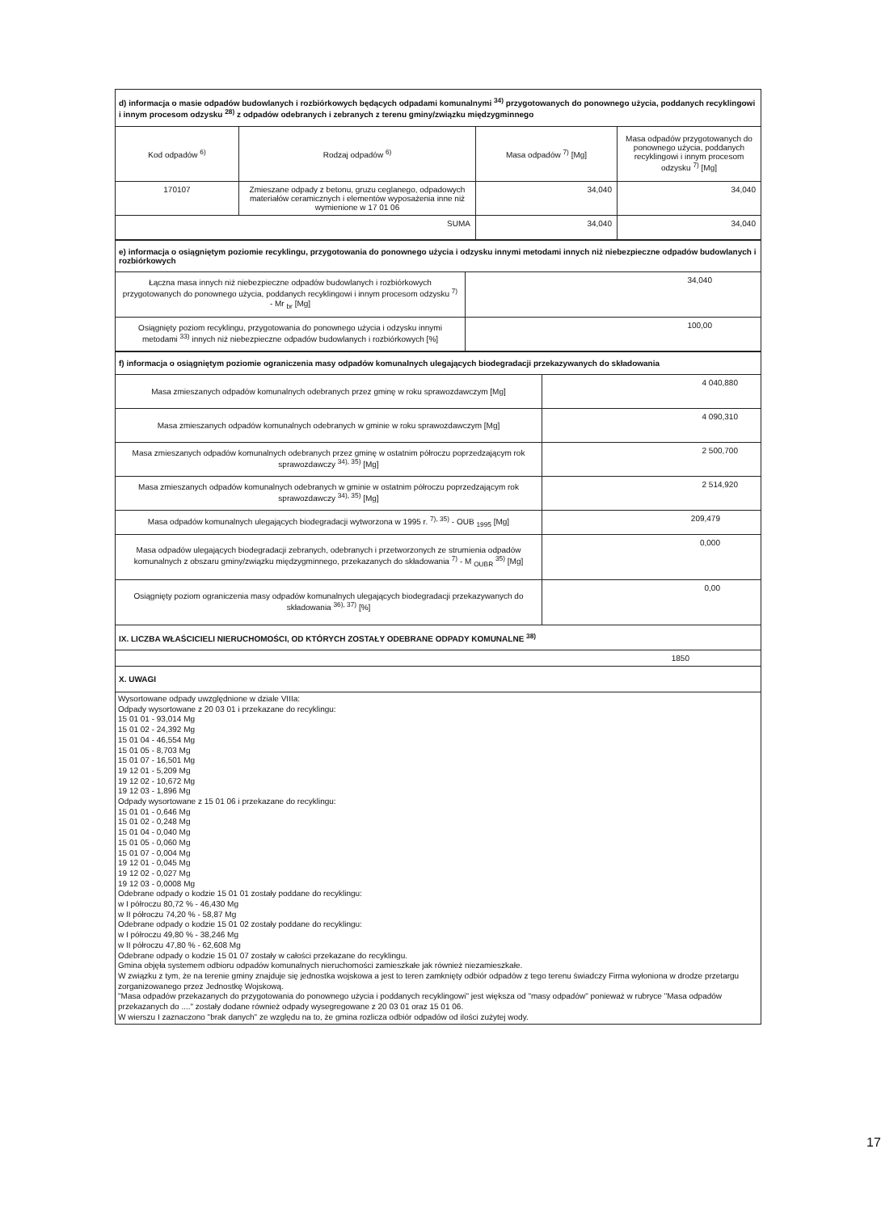| d) informacja o masie odpadów budowlanych i rozbiórkowych będących odpadami komunalnymi <sup>34)</sup> przygotowanych do ponownego użycia, poddanych recyklingowi i innym procesom odzysku <sup>28)</sup> z odpadów odebranych i zebranych z terenu gminy/związku międzygminnego | | | |
| Kod odpadów <sup>6)</sup> | Rodzaj odpadów <sup>6)</sup> | Masa odpadów <sup>7)</sup> [Mg] | Masa odpadów przygotowanych do ponownego użycia, poddanych recyklingowi i innym procesom odzysku <sup>7)</sup> [Mg] |
| 170107 | Zmieszane odpady z betonu, gruzu ceglanego, odpadowych materiałów ceramicznych i elementów wyposażenia inne niż wymienione w 17 01 06 | 34,040 | 34,040 |
| SUMA | | 34,040 | 34,040 |
| e) informacja o osiągniętym poziomie recyklingu, przygotowania do ponownego użycia i odzysku innymi metodami innych niż niebezpieczne odpadów budowlanych i rozbiórkowych | |
| Łączna masa innych niż niebezpieczne odpadów budowlanych i rozbiórkowych przygotowanych do ponownego użycia, poddanych recyklingowi i innym procesom odzysku <sup>7)</sup> - Mr <sub>br</sub> [Mg] | 34,040 |
| Osiągnięty poziom recyklingu, przygotowania do ponownego użycia i odzysku innymi metodami <sup>33)</sup> innych niż niebezpieczne odpadów budowlanych i rozbiórkowych [%] | 100,00 |
| f) informacja o osiągniętym poziomie ograniczenia masy odpadów komunalnych ulegających biodegradacji przekazywanych do składowania | |
| Masa zmieszanych odpadów komunalnych odebranych przez gminę w roku sprawozdawczym [Mg] | 4 040,880 |
| Masa zmieszanych odpadów komunalnych odebranych w gminie w roku sprawozdawczym [Mg] | 4 090,310 |
| Masa zmieszanych odpadów komunalnych odebranych przez gminę w ostatnim półroczu poprzedzającym rok sprawozdawczy <sup>34), 35)</sup> [Mg] | 2 500,700 |
| Masa zmieszanych odpadów komunalnych odebranych w gminie w ostatnim półroczu poprzedzającym rok sprawozdawczy <sup>34), 35)</sup> [Mg] | 2 514,920 |
| Masa odpadów komunalnych ulegających biodegradacji wytworzona w 1995 r. <sup>7), 35)</sup> - OUB <sub>1995</sub> [Mg] | 209,479 |
| Masa odpadów ulegających biodegradacji zebranych, odebranych i przetworzonych ze strumienia odpadów komunalnych z obszaru gminy/związku międzygminnego, przekazanych do składowania <sup>7)</sup> - M <sub>OUBR</sub> <sup>35)</sup> [Mg] | 0,000 |
| Osiągnięty poziom ograniczenia masy odpadów komunalnych ulegających biodegradacji przekazywanych do składowania <sup>36), 37)</sup> [%] | 0,00 |
| IX. LICZBA WŁAŚCICIELI NIERUCHOMOŚCI, OD KTÓRYCH ZOSTAŁY ODEBRANE ODPADY KOMUNALNE <sup>38)</sup> | |
| 1850 | |
| X. UWAGI | |
Wysortowane odpady uwzględnione w dziale VIIIa:
Odpady wysortowane z 20 03 01 i przekazane do recyklingu:
15 01 01 - 93,014 Mg
15 01 02 - 24,392 Mg
15 01 04 - 46,554 Mg
15 01 05 - 8,703 Mg
15 01 07 - 16,501 Mg
19 12 01 - 5,209 Mg
19 12 02 - 10,672 Mg
19 12 03 - 1,896 Mg
Odpady wysortowane z 15 01 06 i przekazane do recyklingu:
15 01 01 - 0,646 Mg
15 01 02 - 0,248 Mg
15 01 04 - 0,040 Mg
15 01 05 - 0,060 Mg
15 01 07 - 0,004 Mg
19 12 01 - 0,045 Mg
19 12 02 - 0,027 Mg
19 12 03 - 0,0008 Mg
Odebrane odpady o kodzie 15 01 01 zostały poddane do recyklingu:
w I półroczu 80,72 % - 46,430 Mg
w II półroczu 74,20 % - 58,87 Mg
Odebrane odpady o kodzie 15 01 02 zostały poddane do recyklingu:
w I półroczu 49,80 % - 38,246 Mg
w II półroczu 47,80 % - 62,608 Mg
Odebrane odpady o kodzie 15 01 07 zostały w całości przekazane do recyklingu.
Gmina objęła systemem odbioru odpadów komunalnych nieruchomości zamieszkałe jak również niezamieszkałe.
W związku z tym, że na terenie gminy znajduje się jednostka wojskowa a jest to teren zamknięty odbiór odpadów z tego terenu świadczy Firma wyłoniona w drodze przetargu zorganizowanego przez Jednostkę Wojskową.
"Masa odpadów przekazanych do przygotowania do ponownego użycia i poddanych recyklingowi" jest większa od "masy odpadów" ponieważ w rubryce "Masa odpadów przekazanych do ...." zostały dodane również odpady wysegregowane z 20 03 01 oraz 15 01 06.
W wierszu I zaznaczono "brak danych" ze względu na to, że gmina rozlicza odbiór odpadów od ilości zużytej wody.
17